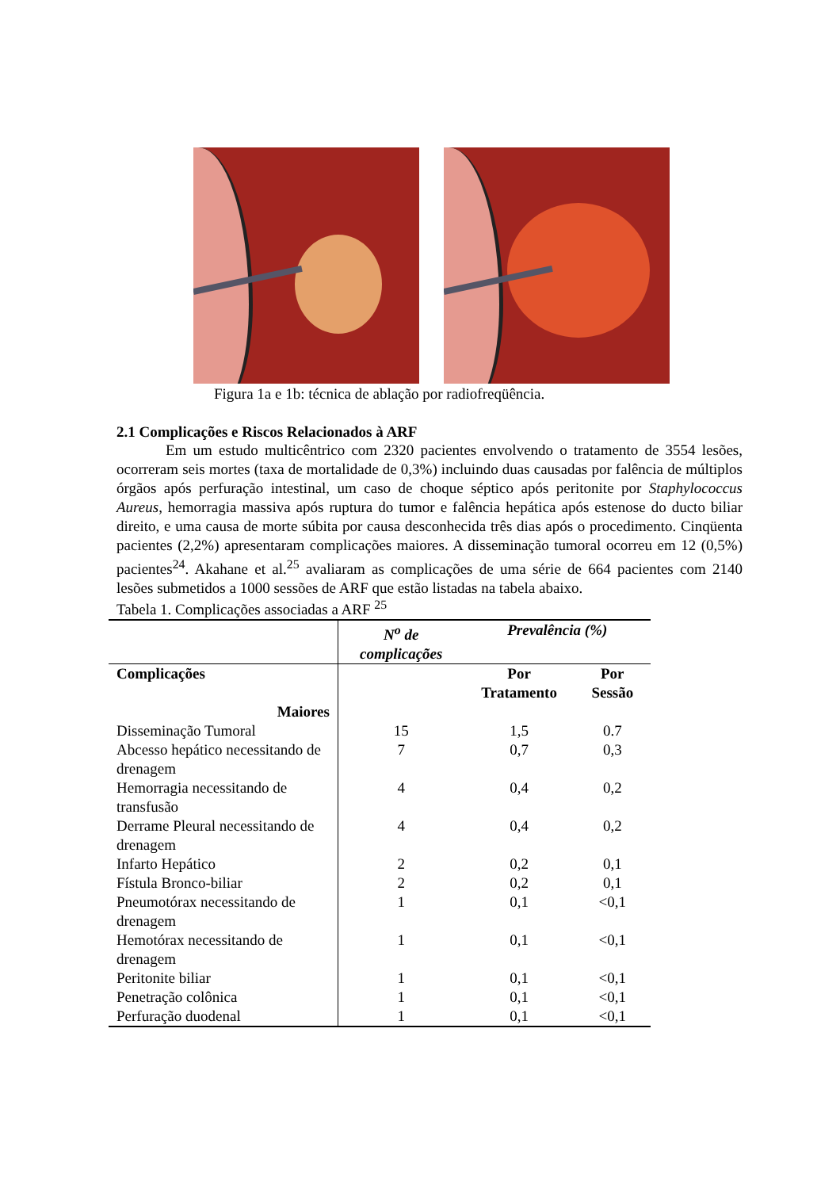Figura 1a e 1b: técnica de ablação por radiofreqüência.
2.1 Complicações e Riscos Relacionados à ARF
Em um estudo multicêntrico com 2320 pacientes envolvendo o tratamento de 3554 lesões, ocorreram seis mortes (taxa de mortalidade de 0,3%) incluindo duas causadas por falência de múltiplos órgãos após perfuração intestinal, um caso de choque séptico após peritonite por Staphylococcus Aureus, hemorragia massiva após ruptura do tumor e falência hepática após estenose do ducto biliar direito, e uma causa de morte súbita por causa desconhecida três dias após o procedimento. Cinqüenta pacientes (2,2%) apresentaram complicações maiores. A disseminação tumoral ocorreu em 12 (0,5%) pacientes<sup>24</sup>. Akahane et al.<sup>25</sup> avaliaram as complicações de uma série de 664 pacientes com 2140 lesões submetidos a 1000 sessões de ARF que estão listadas na tabela abaixo.
Tabela 1. Complicações associadas a ARF <sup>25</sup>
| | N<sup>o</sup> de complicações | Prevalência (%) | |
| --- | --- | --- | --- |
| Complicações | | Por Tratamento | Por Sessão |
| Maiores | | | |
| Disseminação Tumoral | 15 | 1,5 | 0.7 |
| Abcesso hepático necessitando de drenagem | 7 | 0,7 | 0,3 |
| Hemorragia necessitando de transfusão | 4 | 0,4 | 0,2 |
| Derrame Pleural necessitando de drenagem | 4 | 0,4 | 0,2 |
| Infarto Hepático | 2 | 0,2 | 0,1 |
| Fístula Bronco-biliar | 2 | 0,2 | 0,1 |
| Pneumotórax necessitando de drenagem | 1 | 0,1 | <0,1 |
| Hemotórax necessitando de drenagem | 1 | 0,1 | <0,1 |
| Peritonite biliar | 1 | 0,1 | <0,1 |
| Penetração colônica | 1 | 0,1 | <0,1 |
| Perfuração duodenal | 1 | 0,1 | <0,1 |